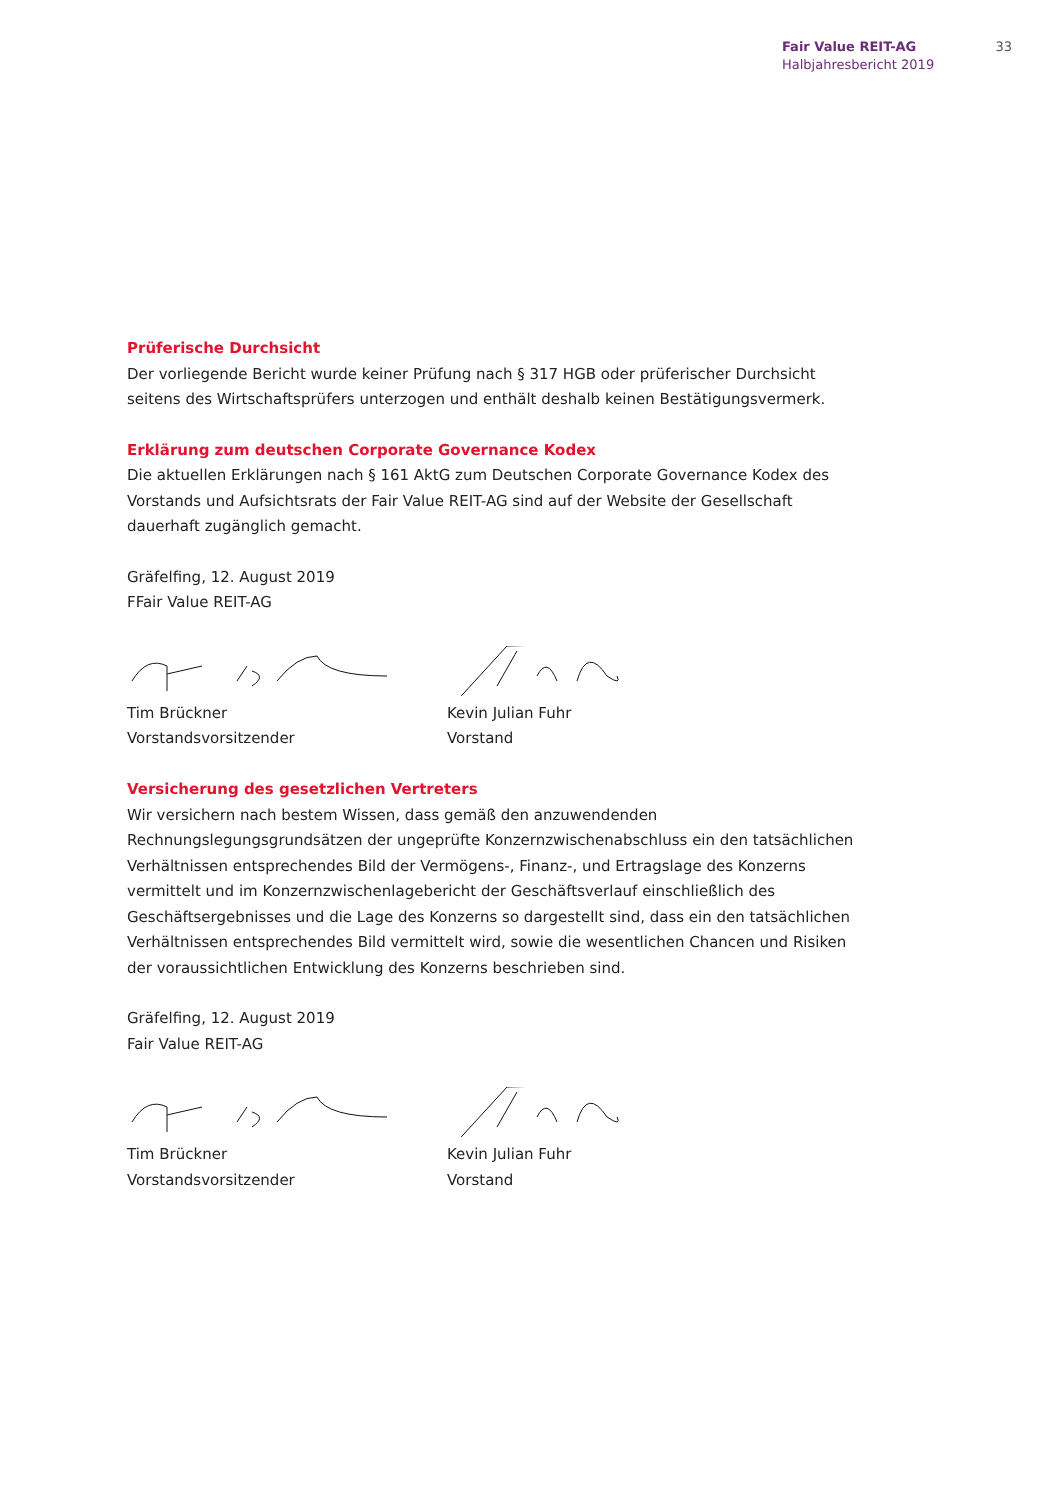Fair Value REIT-AG
Halbjahresbericht 2019
33
Prüferische Durchsicht
Der vorliegende Bericht wurde keiner Prüfung nach § 317 HGB oder prüferischer Durchsicht seitens des Wirtschaftsprüfers unterzogen und enthält deshalb keinen Bestätigungsvermerk.
Erklärung zum deutschen Corporate Governance Kodex
Die aktuellen Erklärungen nach § 161 AktG zum Deutschen Corporate Governance Kodex des Vorstands und Aufsichtsrats der Fair Value REIT-AG sind auf der Website der Gesellschaft dauerhaft zugänglich gemacht.
Gräfelfing, 12. August 2019
FFair Value REIT-AG
Tim Brückner
Vorstandsvorsitzender
Kevin Julian Fuhr
Vorstand
Versicherung des gesetzlichen Vertreters
Wir versichern nach bestem Wissen, dass gemäß den anzuwendenden Rechnungslegungsgrundsätzen der ungeprüfte Konzernzwischenabschluss ein den tatsächlichen Verhältnissen entsprechendes Bild der Vermögens-, Finanz-, und Ertragslage des Konzerns vermittelt und im Konzernzwischenlagebericht der Geschäftsverlauf einschließlich des Geschäftsergebnisses und die Lage des Konzerns so dargestellt sind, dass ein den tatsächlichen Verhältnissen entsprechendes Bild vermittelt wird, sowie die wesentlichen Chancen und Risiken der voraussichtlichen Entwicklung des Konzerns beschrieben sind.
Gräfelfing, 12. August 2019
Fair Value REIT-AG
Tim Brückner
Vorstandsvorsitzender
Kevin Julian Fuhr
Vorstand